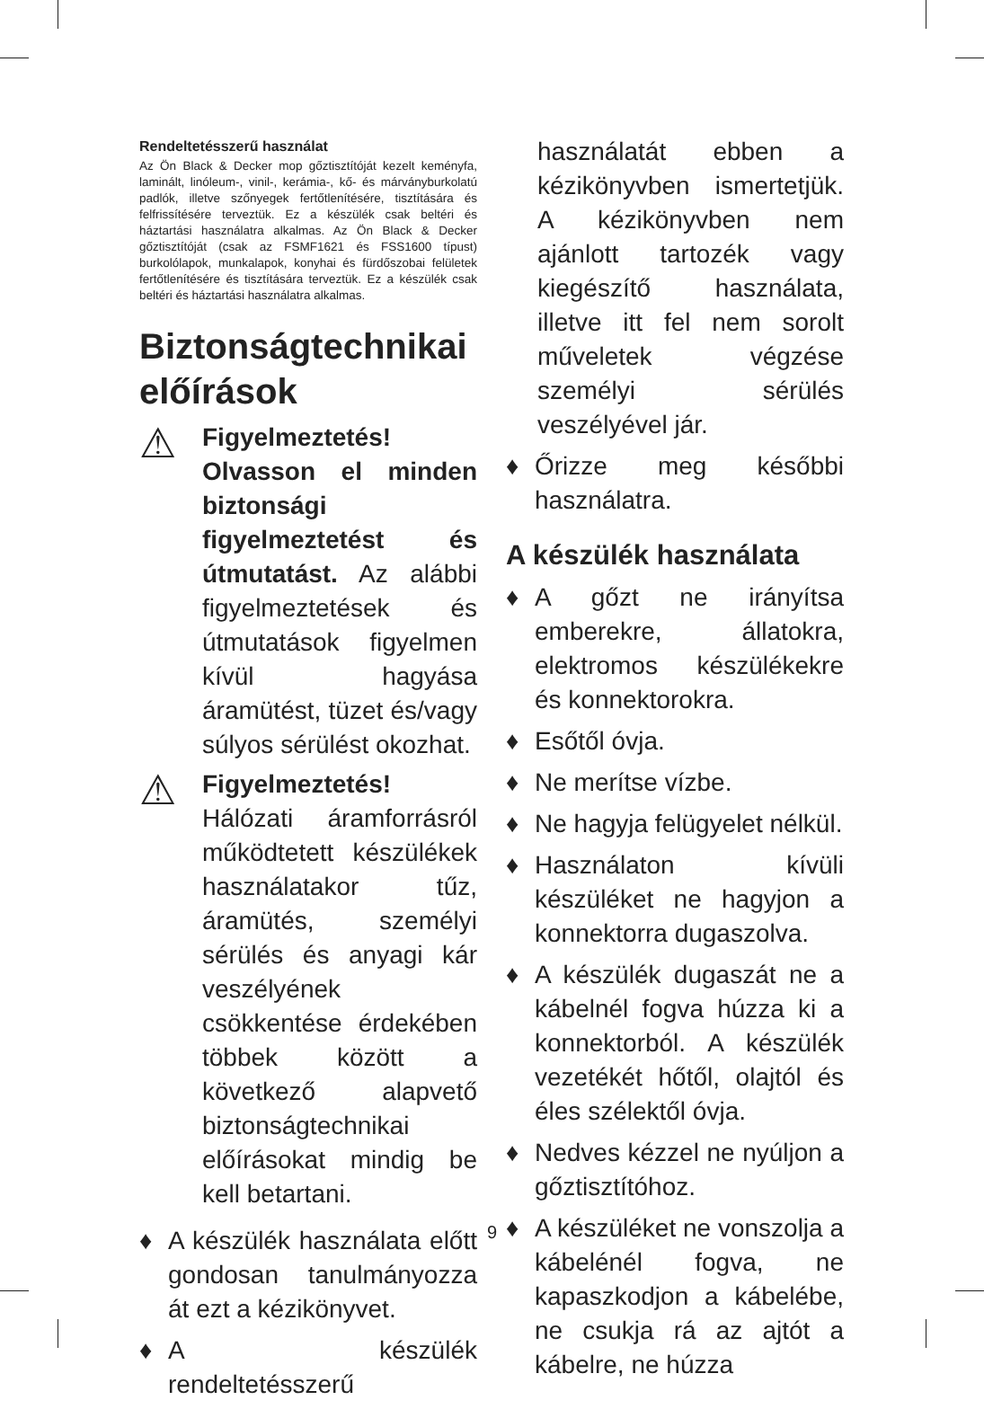Rendeltetésszerű használat
Az Ön Black & Decker mop gőztisztítóját kezelt keményfa, laminált, linóleum-, vinil-, kerámia-, kő- és márványburkolatú padlók, illetve szőnyegek fertőtlenítésére, tisztítására és felfrissítésére terveztük. Ez a készülék csak beltéri és háztartási használatra alkalmas. Az Ön Black & Decker gőztisztítóját (csak az FSMF1621 és FSS1600 típust) burkolólapok, munkalapok, konyhai és fürdőszobai felületek fertőtlenítésére és tisztítására terveztük. Ez a készülék csak beltéri és háztartási használatra alkalmas.
Biztonságtechnikai előírások
⚠
Figyelmeztetés! Olvasson el minden biztonsági figyelmeztetést és útmutatást. Az alábbi figyelmeztetések és útmutatások figyelmen kívül hagyása áramütést, tüzet és/vagy súlyos sérülést okozhat.
⚠
Figyelmeztetés! Hálózati áramforrásról működtetett készülékek használatakor tűz, áramütés, személyi sérülés és anyagi kár veszélyének csökkentése érdekében többek között a következő alapvető biztonságtechnikai előírásokat mindig be kell betartani.
♦ A készülék használata előtt gondosan tanulmányozza át ezt a kézikönyvet.
♦ A készülék rendeltetésszerű
használatát ebben a kézikönyvben ismertetjük. A kézikönyvben nem ajánlott tartozék vagy kiegészítő használata, illetve itt fel nem sorolt műveletek végzése személyi sérülés veszélyével jár.
♦ Őrizze meg későbbi használatra.
A készülék használata
♦ A gőzt ne irányítsa emberekre, állatokra, elektromos készülékekre és konnektorokra.
♦ Esőtől óvja.
♦ Ne merítse vízbe.
♦ Ne hagyja felügyelet nélkül.
♦ Használaton kívüli készüléket ne hagyjon a konnektorra dugaszolva.
♦ A készülék dugaszát ne a kábelnél fogva húzza ki a konnektorból. A készülék vezetékét hőtől, olajtól és éles szélektől óvja.
♦ Nedves kézzel ne nyúljon a gőztisztítóhoz.
♦ A készüléket ne vonszolja a kábelénél fogva, ne kapaszkodjon a kábelébe, ne csukja rá az ajtót a kábelre, ne húzza
9